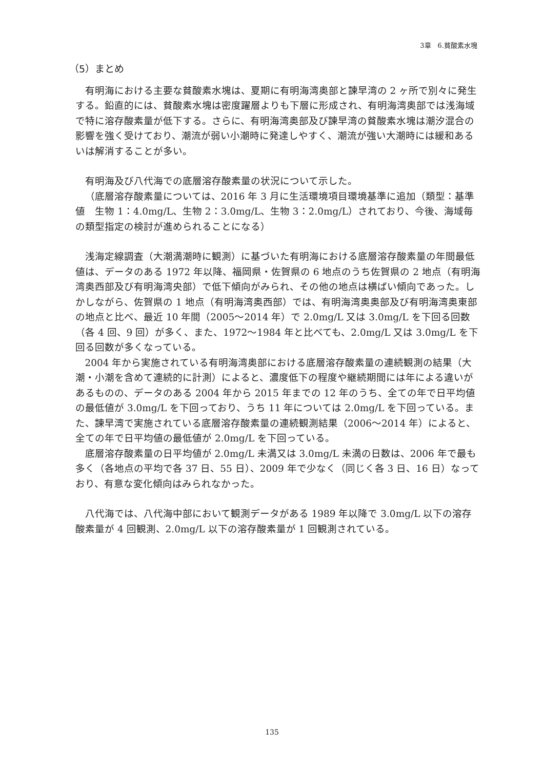3章　6.貧酸素水塊
（5）まとめ
有明海における主要な貧酸素水塊は、夏期に有明海湾奥部と諫早湾の 2 ヶ所で別々に発生する。鉛直的には、貧酸素水塊は密度躍層よりも下層に形成され、有明海湾奥部では浅海域で特に溶存酸素量が低下する。さらに、有明海湾奥部及び諫早湾の貧酸素水塊は潮汐混合の影響を強く受けており、潮流が弱い小潮時に発達しやすく、潮流が強い大潮時には緩和あるいは解消することが多い。
有明海及び八代海での底層溶存酸素量の状況について示した。
（底層溶存酸素量については、2016 年 3 月に生活環境項目環境基準に追加（類型：基準値　生物 1：4.0mg/L、生物 2：3.0mg/L、生物 3：2.0mg/L）されており、今後、海域毎の類型指定の検討が進められることになる）
浅海定線調査（大潮満潮時に観測）に基づいた有明海における底層溶存酸素量の年間最低値は、データのある 1972 年以降、福岡県・佐賀県の 6 地点のうち佐賀県の 2 地点（有明海湾奥西部及び有明海湾央部）で低下傾向がみられ、その他の地点は横ばい傾向であった。しかしながら、佐賀県の 1 地点（有明海湾奥西部）では、有明海湾奥奥部及び有明海湾奥東部の地点と比べ、最近 10 年間（2005～2014 年）で 2.0mg/L 又は 3.0mg/L を下回る回数（各 4 回、9 回）が多く、また、1972～1984 年と比べても、2.0mg/L 又は 3.0mg/L を下回る回数が多くなっている。
2004 年から実施されている有明海湾奥部における底層溶存酸素量の連続観測の結果（大潮・小潮を含めて連続的に計測）によると、濃度低下の程度や継続期間には年による違いがあるものの、データのある 2004 年から 2015 年までの 12 年のうち、全ての年で日平均値の最低値が 3.0mg/L を下回っており、うち 11 年については 2.0mg/L を下回っている。また、諫早湾で実施されている底層溶存酸素量の連続観測結果（2006～2014 年）によると、全ての年で日平均値の最低値が 2.0mg/L を下回っている。
底層溶存酸素量の日平均値が 2.0mg/L 未満又は 3.0mg/L 未満の日数は、2006 年で最も多く（各地点の平均で各 37 日、55 日）、2009 年で少なく（同じく各 3 日、16 日）なっており、有意な変化傾向はみられなかった。
八代海では、八代海中部において観測データがある 1989 年以降で 3.0mg/L 以下の溶存酸素量が 4 回観測、2.0mg/L 以下の溶存酸素量が 1 回観測されている。
135